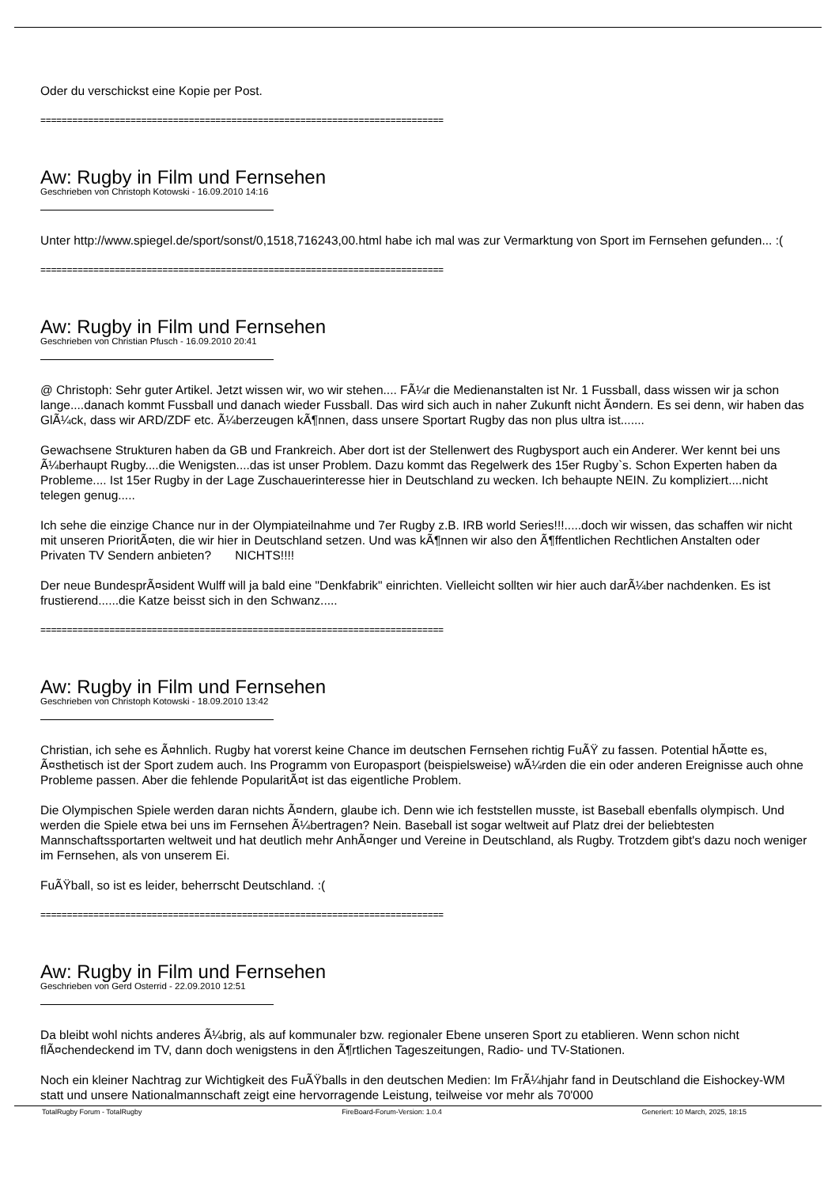Oder du verschickst eine Kopie per Post.
============================================================================
Aw: Rugby in Film und Fernsehen
Geschrieben von Christoph Kotowski - 16.09.2010 14:16
Unter http://www.spiegel.de/sport/sonst/0,1518,716243,00.html habe ich mal was zur Vermarktung von Sport im Fernsehen gefunden... :(
============================================================================
Aw: Rugby in Film und Fernsehen
Geschrieben von Christian Pfusch - 16.09.2010 20:41
@ Christoph: Sehr guter Artikel. Jetzt wissen wir, wo wir stehen.... FÃ¼r die Medienanstalten ist Nr. 1 Fussball, dass wissen wir ja schon lange....danach kommt Fussball und danach wieder Fussball. Das wird sich auch in naher Zukunft nicht Ã¤ndern. Es sei denn, wir haben das GlÃ¼ck, dass wir ARD/ZDF etc. Ã¼berzeugen kÃ¶nnen, dass unsere Sportart Rugby das non plus ultra ist.......
Gewachsene Strukturen haben da GB und Frankreich. Aber dort ist der Stellenwert des Rugbysport auch ein Anderer. Wer kennt bei uns Ã¼berhaupt Rugby....die Wenigsten....das ist unser Problem. Dazu kommt das Regelwerk des 15er Rugby`s. Schon Experten haben da Probleme.... Ist 15er Rugby in der Lage Zuschauerinteresse hier in Deutschland zu wecken. Ich behaupte NEIN. Zu kompliziert....nicht telegen genug.....
Ich sehe die einzige Chance nur in der Olympiateilnahme und 7er Rugby z.B. IRB world Series!!!.....doch wir wissen, das schaffen wir nicht mit unseren PrioritÃ¤ten, die wir hier in Deutschland setzen. Und was kÃ¶nnen wir also den Ã¶ffentlichen Rechtlichen Anstalten oder Privaten TV Sendern anbieten? NICHTS!!!!
Der neue BundesprÃ¤sident Wulff will ja bald eine "Denkfabrik" einrichten. Vielleicht sollten wir hier auch darÃ¼ber nachdenken. Es ist frustierend......die Katze beisst sich in den Schwanz.....
============================================================================
Aw: Rugby in Film und Fernsehen
Geschrieben von Christoph Kotowski - 18.09.2010 13:42
Christian, ich sehe es Ã¤hnlich. Rugby hat vorerst keine Chance im deutschen Fernsehen richtig FuÃŸ zu fassen. Potential hÃ¤tte es, Ã¤sthetisch ist der Sport zudem auch. Ins Programm von Europasport (beispielsweise) wÃ¼rden die ein oder anderen Ereignisse auch ohne Probleme passen. Aber die fehlende PopularitÃ¤t ist das eigentliche Problem.
Die Olympischen Spiele werden daran nichts Ã¤ndern, glaube ich. Denn wie ich feststellen musste, ist Baseball ebenfalls olympisch. Und werden die Spiele etwa bei uns im Fernsehen Ã¼bertragen? Nein. Baseball ist sogar weltweit auf Platz drei der beliebtesten Mannschaftssportarten weltweit und hat deutlich mehr AnhÃ¤nger und Vereine in Deutschland, als Rugby. Trotzdem gibt's dazu noch weniger im Fernsehen, als von unserem Ei.
FuÃŸball, so ist es leider, beherrscht Deutschland. :(
============================================================================
Aw: Rugby in Film und Fernsehen
Geschrieben von Gerd Osterrid - 22.09.2010 12:51
Da bleibt wohl nichts anderes Ã¼brig, als auf kommunaler bzw. regionaler Ebene unseren Sport zu etablieren. Wenn schon nicht flÃ¤chendeckend im TV, dann doch wenigstens in den Ã¶rtlichen Tageszeitungen, Radio- und TV-Stationen.
Noch ein kleiner Nachtrag zur Wichtigkeit des FuÃŸballs in den deutschen Medien: Im FrÃ¼hjahr fand in Deutschland die Eishockey-WM statt und unsere Nationalmannschaft zeigt eine hervorragende Leistung, teilweise vor mehr als 70'000
TotalRugby Forum - TotalRugby FireBoard-Forum-Version: 1.0.4 Generiert: 10 March, 2025, 18:15